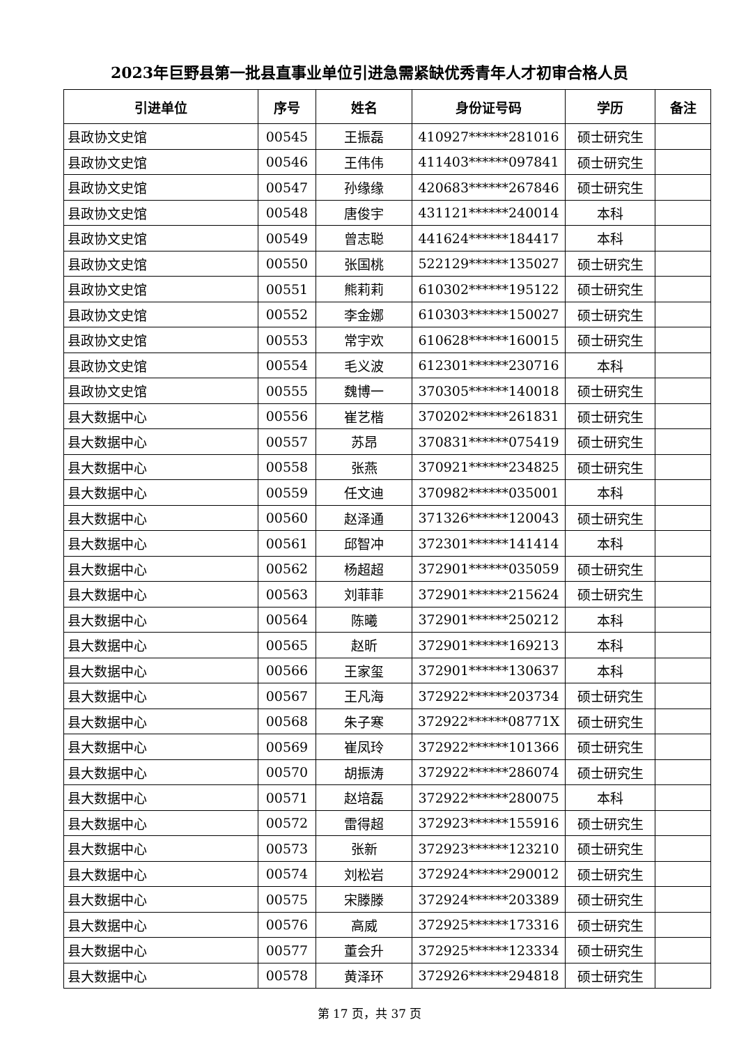2023年巨野县第一批县直事业单位引进急需紧缺优秀青年人才初审合格人员
| 引进单位 | 序号 | 姓名 | 身份证号码 | 学历 | 备注 |
| --- | --- | --- | --- | --- | --- |
| 县政协文史馆 | 00545 | 王振磊 | 410927******281016 | 硕士研究生 | |
| 县政协文史馆 | 00546 | 王伟伟 | 411403******097841 | 硕士研究生 | |
| 县政协文史馆 | 00547 | 孙缘缘 | 420683******267846 | 硕士研究生 | |
| 县政协文史馆 | 00548 | 唐俊宇 | 431121******240014 | 本科 | |
| 县政协文史馆 | 00549 | 曾志聪 | 441624******184417 | 本科 | |
| 县政协文史馆 | 00550 | 张国桃 | 522129******135027 | 硕士研究生 | |
| 县政协文史馆 | 00551 | 熊莉莉 | 610302******195122 | 硕士研究生 | |
| 县政协文史馆 | 00552 | 李金娜 | 610303******150027 | 硕士研究生 | |
| 县政协文史馆 | 00553 | 常宇欢 | 610628******160015 | 硕士研究生 | |
| 县政协文史馆 | 00554 | 毛义波 | 612301******230716 | 本科 | |
| 县政协文史馆 | 00555 | 魏博一 | 370305******140018 | 硕士研究生 | |
| 县大数据中心 | 00556 | 崔艺楷 | 370202******261831 | 硕士研究生 | |
| 县大数据中心 | 00557 | 苏昂 | 370831******075419 | 硕士研究生 | |
| 县大数据中心 | 00558 | 张燕 | 370921******234825 | 硕士研究生 | |
| 县大数据中心 | 00559 | 任文迪 | 370982******035001 | 本科 | |
| 县大数据中心 | 00560 | 赵泽通 | 371326******120043 | 硕士研究生 | |
| 县大数据中心 | 00561 | 邱智冲 | 372301******141414 | 本科 | |
| 县大数据中心 | 00562 | 杨超超 | 372901******035059 | 硕士研究生 | |
| 县大数据中心 | 00563 | 刘菲菲 | 372901******215624 | 硕士研究生 | |
| 县大数据中心 | 00564 | 陈曦 | 372901******250212 | 本科 | |
| 县大数据中心 | 00565 | 赵昕 | 372901******169213 | 本科 | |
| 县大数据中心 | 00566 | 王家玺 | 372901******130637 | 本科 | |
| 县大数据中心 | 00567 | 王凡海 | 372922******203734 | 硕士研究生 | |
| 县大数据中心 | 00568 | 朱子寒 | 372922******08771X | 硕士研究生 | |
| 县大数据中心 | 00569 | 崔凤玲 | 372922******101366 | 硕士研究生 | |
| 县大数据中心 | 00570 | 胡振涛 | 372922******286074 | 硕士研究生 | |
| 县大数据中心 | 00571 | 赵培磊 | 372922******280075 | 本科 | |
| 县大数据中心 | 00572 | 雷得超 | 372923******155916 | 硕士研究生 | |
| 县大数据中心 | 00573 | 张新 | 372923******123210 | 硕士研究生 | |
| 县大数据中心 | 00574 | 刘松岩 | 372924******290012 | 硕士研究生 | |
| 县大数据中心 | 00575 | 宋滕滕 | 372924******203389 | 硕士研究生 | |
| 县大数据中心 | 00576 | 高威 | 372925******173316 | 硕士研究生 | |
| 县大数据中心 | 00577 | 董会升 | 372925******123334 | 硕士研究生 | |
| 县大数据中心 | 00578 | 黄泽环 | 372926******294818 | 硕士研究生 | |
第 17 页，共 37 页